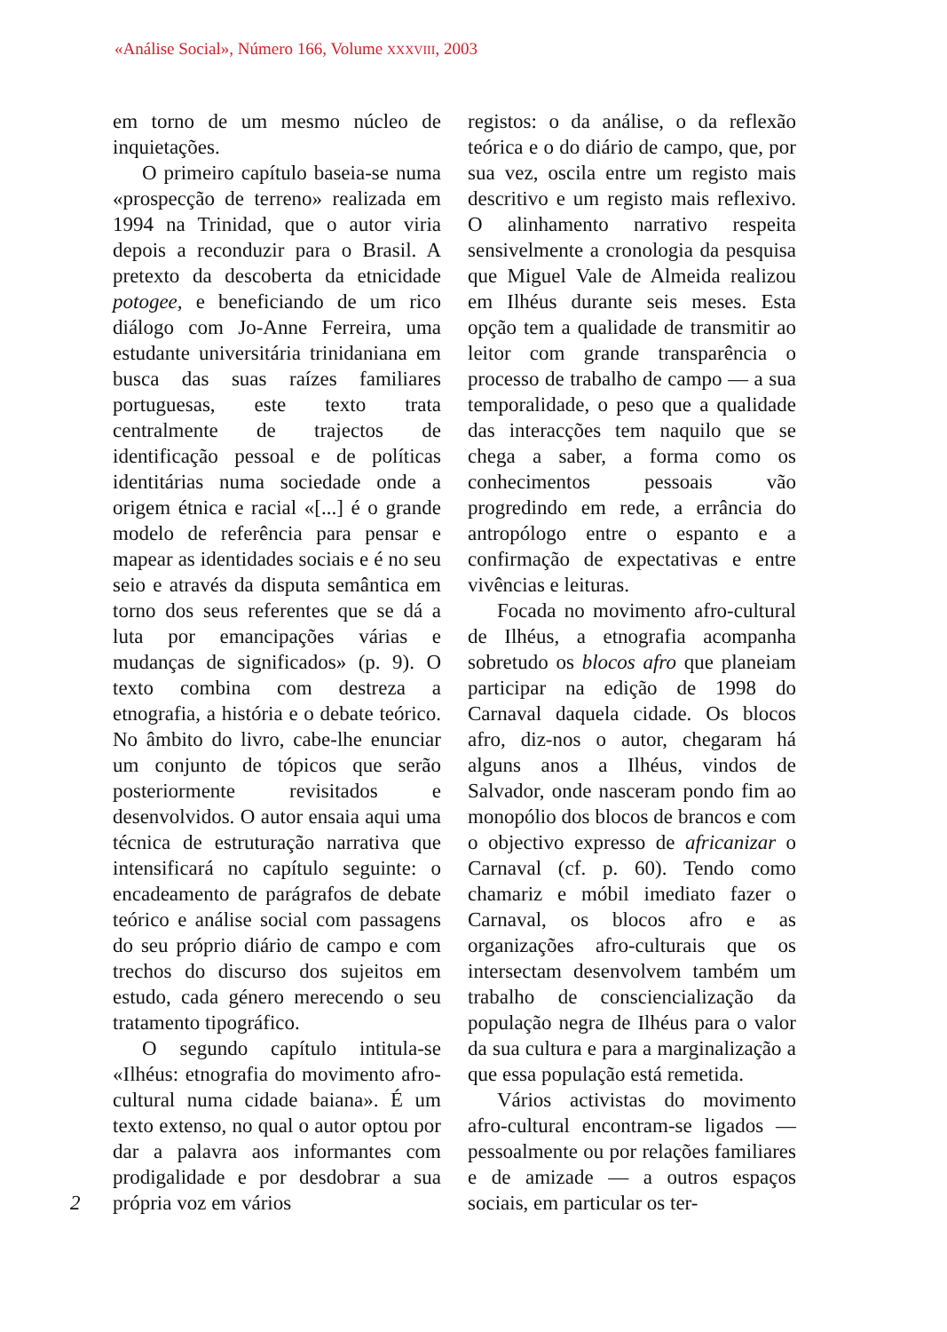«Análise Social», Número 166, Volume XXXVIII, 2003
em torno de um mesmo núcleo de inquietações.
O primeiro capítulo baseia-se numa «prospecção de terreno» realizada em 1994 na Trinidad, que o autor viria depois a reconduzir para o Brasil. A pretexto da descoberta da etnicidade potogee, e beneficiando de um rico diálogo com Jo-Anne Ferreira, uma estudante universitária trinidaniana em busca das suas raízes familiares portuguesas, este texto trata centralmente de trajectos de identificação pessoal e de políticas identitárias numa sociedade onde a origem étnica e racial «[...] é o grande modelo de referência para pensar e mapear as identidades sociais e é no seu seio e através da disputa semântica em torno dos seus referentes que se dá a luta por emancipações várias e mudanças de significados» (p. 9). O texto combina com destreza a etnografia, a história e o debate teórico. No âmbito do livro, cabe-lhe enunciar um conjunto de tópicos que serão posteriormente revisitados e desenvolvidos. O autor ensaia aqui uma técnica de estruturação narrativa que intensificará no capítulo seguinte: o encadeamento de parágrafos de debate teórico e análise social com passagens do seu próprio diário de campo e com trechos do discurso dos sujeitos em estudo, cada género merecendo o seu tratamento tipográfico.
O segundo capítulo intitula-se «Ilhéus: etnografia do movimento afro-cultural numa cidade baiana». É um texto extenso, no qual o autor optou por dar a palavra aos informantes com prodigalidade e por desdobrar a sua própria voz em vários
2
registos: o da análise, o da reflexão teórica e o do diário de campo, que, por sua vez, oscila entre um registo mais descritivo e um registo mais reflexivo. O alinhamento narrativo respeita sensivelmente a cronologia da pesquisa que Miguel Vale de Almeida realizou em Ilhéus durante seis meses. Esta opção tem a qualidade de transmitir ao leitor com grande transparência o processo de trabalho de campo — a sua temporalidade, o peso que a qualidade das interacções tem naquilo que se chega a saber, a forma como os conhecimentos pessoais vão progredindo em rede, a errância do antropólogo entre o espanto e a confirmação de expectativas e entre vivências e leituras.
Focada no movimento afro-cultural de Ilhéus, a etnografia acompanha sobretudo os blocos afro que planeiam participar na edição de 1998 do Carnaval daquela cidade. Os blocos afro, diz-nos o autor, chegaram há alguns anos a Ilhéus, vindos de Salvador, onde nasceram pondo fim ao monopólio dos blocos de brancos e com o objectivo expresso de africanizar o Carnaval (cf. p. 60). Tendo como chamariz e móbil imediato fazer o Carnaval, os blocos afro e as organizações afro-culturais que os intersectam desenvolvem também um trabalho de consciencialização da população negra de Ilhéus para o valor da sua cultura e para a marginalização a que essa população está remetida.
Vários activistas do movimento afro-cultural encontram-se ligados — pessoalmente ou por relações familiares e de amizade — a outros espaços sociais, em particular os ter-